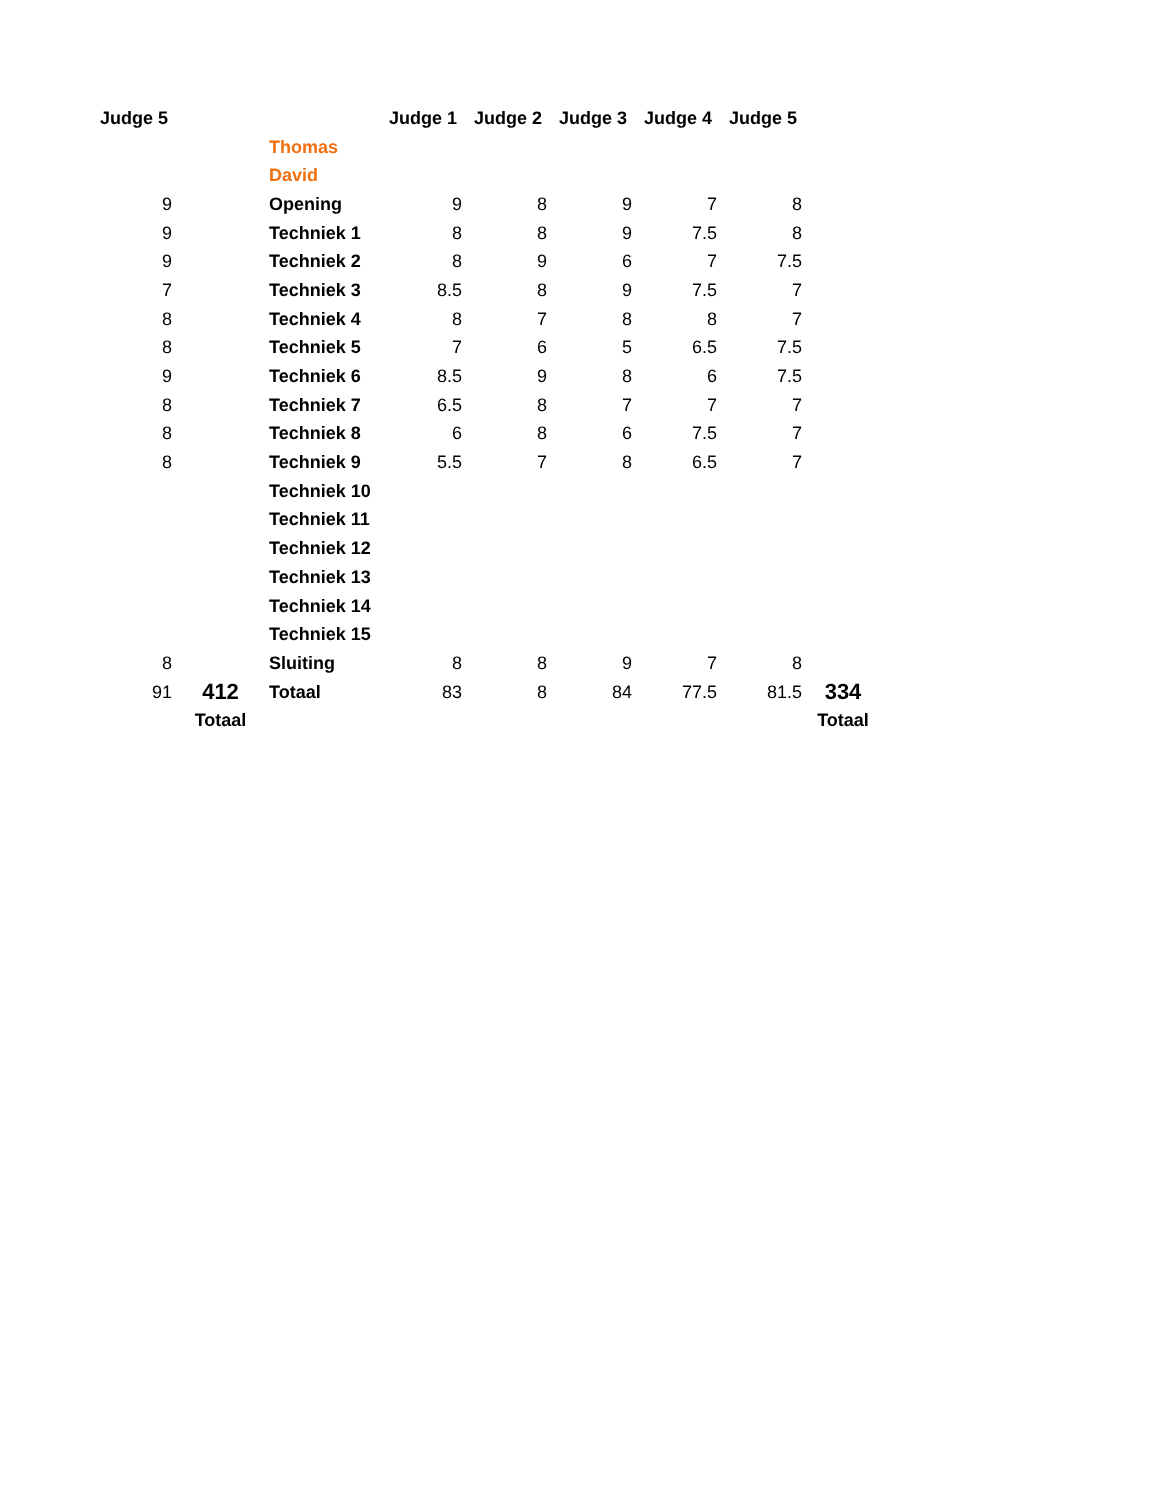| Judge 5 | | | Judge 1 | Judge 2 | Judge 3 | Judge 4 | Judge 5 | |
| --- | --- | --- | --- | --- | --- | --- | --- | --- |
| | | Thomas | | | | | | |
| | | David | | | | | | |
| 9 | | Opening | 9 | 8 | 9 | 7 | 8 | |
| 9 | | Techniek 1 | 8 | 8 | 9 | 7.5 | 8 | |
| 9 | | Techniek 2 | 8 | 9 | 6 | 7 | 7.5 | |
| 7 | | Techniek 3 | 8.5 | 8 | 9 | 7.5 | 7 | |
| 8 | | Techniek 4 | 8 | 7 | 8 | 8 | 7 | |
| 8 | | Techniek 5 | 7 | 6 | 5 | 6.5 | 7.5 | |
| 9 | | Techniek 6 | 8.5 | 9 | 8 | 6 | 7.5 | |
| 8 | | Techniek 7 | 6.5 | 8 | 7 | 7 | 7 | |
| 8 | | Techniek 8 | 6 | 8 | 6 | 7.5 | 7 | |
| 8 | | Techniek 9 | 5.5 | 7 | 8 | 6.5 | 7 | |
| | | Techniek 10 | | | | | | |
| | | Techniek 11 | | | | | | |
| | | Techniek 12 | | | | | | |
| | | Techniek 13 | | | | | | |
| | | Techniek 14 | | | | | | |
| | | Techniek 15 | | | | | | |
| 8 | | Sluiting | 8 | 8 | 9 | 7 | 8 | |
| 91 | 412 | Totaal | 83 | 8 | 84 | 77.5 | 81.5 | 334 |
| | Totaal | | | | | | | Totaal |